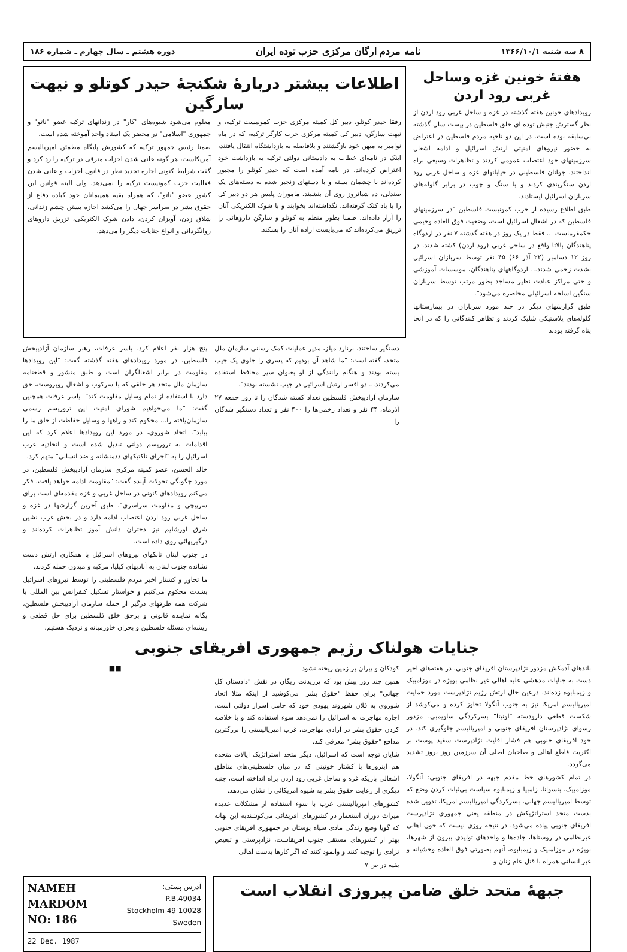۸ سه شنبه ۱۳۶۶/۱۰/۱ نامه مردم ارگان مرکزی حزب توده ایران دوره هشتم ـ سال چهارم ـ شماره ۱۸۶
هفتهٔ خونین غزه وساحل غربی رود اردن
رویدادهای خونین هفته گذشته در غزه و ساحل غربی رود اردن از نظر گسترش جنبش توده ای خلق فلسطین در بیست سال گذشته بی‌سابقه بوده است. در این دو ناحیه مردم فلسطین در اعتراض به حضور نیروهای امنیتی ارتش اسرائیل و ادامه اشغال سرزمینهای خود اعتصاب عمومی کردند و تظاهرات وسیعی براه انداختند. جوانان فلسطینی در خیابانهای غزه و ساحل غربی رود اردن سنگربندی کردند و با سنگ و چوب در برابر گلوله‌های سربازان اسرائیل ایستادند.
طبق اطلاع رسیده از حزب کمونیست فلسطین "در سرزمینهای فلسطین که در اشغال اسرائیل است، وضعیت فوق العاده وخیمی حکمفرماست ... فقط در یک روز در هفته گذشته ۷ نفر در اردوگاه پناهندگان بالاتا واقع در ساحل غربی (رود اردن) کشته شدند. در روز ۱۲ دسامبر (۲۲ آذر ۶۶) ۴۵ نفر توسط سربازان اسرائیل بشدت زخمی شدند... اردوگاههای پناهندگان، موسسات آموزشی و حتی مراکز عبادت نظیر مساجد بطور مرتب توسط سربازان سنگین اسلحه اسرائیلی محاصره می‌شود".
طبق گزارشهای دیگر در چند مورد سربازان در بیمارستانها گلوله‌های پلاستیکی شلیک کردند و تظاهر کنندگانی را که در آنجا پناه گرفته بودند
اطلاعات بیشتر دربارهٔ شکنجهٔ حیدر کوتلو و نیهت سارگین
رفقا حیدر کوتلو، دبیر کل کمیته مرکزی حزب کمونیست ترکیه، و نیهت سارگن، دبیر کل کمیته مرکزی حزب کارگر ترکیه، که در ماه نوامبر به میهن خود بازگشتند و بلافاصله به بازداشتگاه انتقال یافتند، اینک در نامه‌ای خطاب به دادستانی دولتی ترکیه به بازداشت خود اعتراض کرده‌اند. در نامه آمده است که حیدر کوتلو را مجبور کرده‌اند با چشمان بسته و با دستهای زنجیر شده به دسته‌های یک صندلی، ده شبانروز روی آن بنشیند. ماموران پلیس هر دو دبیر کل را با باد کتک گرفته‌اند، نگذاشته‌اند بخوابند و با شوک الکتریکی آنان را آزار داده‌اند. ضمنا بطور منظم به کوتلو و سارگن داروهائی را تزریق می‌کرده‌اند که می‌بایست اراده آنان را بشکند.
معلوم می‌شود شیوه‌های "کار" در زندانهای ترکیه عضو "ناتو" و جمهوری "اسلامی" در محضر یک استاد واحد آموخته شده است.
ضمنا رئیس جمهور ترکیه که کشورش پایگاه مطمئن امپریالیسم آمریکاست، هر گونه علنی شدن احزاب مترقی در ترکیه را رد کرد و گفت شرایط کنونی اجازه تجدید نظر در قانون احزاب و علنی شدن فعالیت حزب کمونیست ترکیه را نمی‌دهد. ولی البته قوانین این کشور عضو "ناتو"، که همراه بقیه همپیمانان خود کباده دفاع از حقوق بشر در سراسر جهان را می‌کشد اجازه بستن چشم زندانی، شلاق زدن، آویزان کردن، دادن شوک الکتریکی، تزریق داروهای روانگردانی و انواع جنایات دیگر را می‌دهد.
دستگیر ساختند. برنارد میلز، مدیر عملیات کمک رسانی سازمان ملل متحد، گفته است: "ما شاهد آن بودیم که پسری را جلوی یک جیپ بسته بودند و هنگام رانندگی از او بعنوان سپر محافظ استفاده می‌کردند... دو افسر ارتش اسرائیل در جیپ نشسته بودند".
سازمان آزادیبخش فلسطین تعداد کشته شدگان را تا روز جمعه ۲۷ آذرماه، ۴۴ نفر و تعداد زخمی‌ها را ۴۰۰ نفر و تعداد دستگیر شدگان را
پنج هزار نفر اعلام کرد. یاسر عرفات، رهبر سازمان آزادیبخش فلسطین، در مورد رویدادهای هفته گذشته گفت: "این رویدادها مقاومت در برابر اشغالگران است و طبق منشور و قطعنامه سازمان ملل متحد هر خلقی که با سرکوب و اشغال روبروست، حق دارد با استفاده از تمام وسایل مقاومت کند". یاسر عرفات همچنین گفت: "ما می‌خواهیم شورای امنیت این تروریسم رسمی سازمان‌یافته را... محکوم کند و راهها و وسایل حفاظت از خلق ما را بیابد". اتحاد شوروی، در مورد این رویدادها اعلام کرد که این اقدامات به تروریسم دولتی تبدیل شده است و اتحادیه عرب اسرائیل را به "اجرای تاکتیکهای ددمنشانه و ضد انسانی" متهم کرد.
خالد الحسن، عضو کمیته مرکزی سازمان آزادیبخش فلسطین، در مورد چگونگی تحولات آینده گفت: "مقاومت ادامه خواهد یافت. فکر می‌کنم رویدادهای کنونی در ساحل غربی و غزه مقدمه‌ای است برای سرپیچی و مقاومت سراسری". طبق آخرین گزارشها در غزه و ساحل غربی رود اردن اعتصاب ادامه دارد و در بخش عرب نشین شرق اورشلیم نیز دختران دانش آموز تظاهرات کرده‌اند و درگیریهائی روی داده است.
در جنوب لبنان تانکهای نیروهای اسرائیل با همکاری ارتش دست نشانده جنوب لبنان به آبادیهای کیلیا، مرکبه و میدون حمله کردند.
ما تجاوز و کشتار اخیر مردم فلسطینی را توسط نیروهای اسرائیل بشدت محکوم می‌کنیم و خواستار تشکیل کنفرانس بین المللی با شرکت همه طرفهای درگیر از جمله سازمان آزادیبخش فلسطین، یگانه نماینده قانونی و برحق خلق فلسطین برای حل قطعی و ریشه‌ای مسئله فلسطین و بحران خاورمیانه و نزدیک هستیم.
جنایات هولناک رژیم جمهوری افریقای جنوبی
باندهای آدمکش مزدور نژادپرستان افریقای جنوبی، در هفته‌های اخیر دست به جنایات مدهشی علیه اهالی غیر نظامی بویژه در موزامبیک و زیمبابوه زده‌اند. درعین حال ارتش رژیم نژادپرست مورد حمایت امپریالیسم امریکا نیز به جنوب آنگولا تجاوز کرده و می‌کوشد از شکست قطعی دارودسته "اونیتا" بسرکردگی ساویمبی، مزدور رسوای نژادپرستان افریقای جنوبی و امپریالیسم جلوگیری کند. در خود افریقای جنوبی هم فشار اقلیت نژادپرست سفید پوست بر اکثریت قاطع اهالی و صاحبان اصلی آن سرزمین روز بروز تشدید می‌گردد.
در تمام کشورهای خط مقدم جبهه در افریقای جنوبی: آنگولا، موزامبیک، بتسوانا، زامبیا و زیمبابوه سیاست بی‌ثبات کردن وضع که توسط امپریالیسم جهانی، بسرکردگی امپریالیسم امریکا، تدوین شده بدست متحد استراتژیکش در منطقه یعنی جمهوری نژادپرست افریقای جنوبی پیاده می‌شود. در نتیجه روزی نیست که خون اهالی غیرنظامی در روستاها، جاده‌ها و واحدهای تولیدی بیرون از شهرها، بویژه در موزامبیک و زیمبابوه، آنهم بصورتی فوق العاده وحشیانه و غیر انسانی همراه با قتل عام زنان و
کودکان و پیران بر زمین ریخته نشود.
همین چند روز پیش بود که پرزیدنت ریگان در نقش "دادستان کل جهانی" برای حفظ "حقوق بشر" می‌کوشید از اینکه مثلا اتحاد شوروی به فلان شهروند یهودی خود که حامل اسرار دولتی است، اجازه مهاجرت به اسرائیل را نمی‌دهد سوء استفاده کند و با خلاصه کردن حقوق بشر در آزادی مهاجرت، غرب امپریالیستی را بزرگترین مدافع "حقوق بشر" معرفی کند.
شایان توجه است که اسرائیل، دیگر متحد استراتژیک ایالات متحده هم اینروزها با کشتار خونینی که در میان فلسطینی‌های مناطق اشغالی باریکه غزه و ساحل غربی رود اردن براه انداخته است، جنبه دیگری از رعایت حقوق بشر به شیوه امریکائی را نشان می‌دهد.
کشورهای امپریالیستی غرب با سوء استفاده از مشکلات عدیده میراث دوران استعمار در کشورهای افریقائی می‌کوشندبه این بهانه که گویا وضع زندگی مادی سیاه پوستان در جمهوری افریقای جنوبی بهتر از کشورهای مستقل جنوب افریقاست، نژادپرستی و تبعیض نژادی را توجیه کنند و وانمود کنند که اگر کارها بدست اهالی
بقیه در ص ۷
■■
جبههٔ متحد خلق ضامن پیروزی انقلاب است
NAMEH
MARDOM
NO: 186
آدرس پستی:
P.B.49034
10028 Stockholm 49
Sweden
22 Dec. 1987